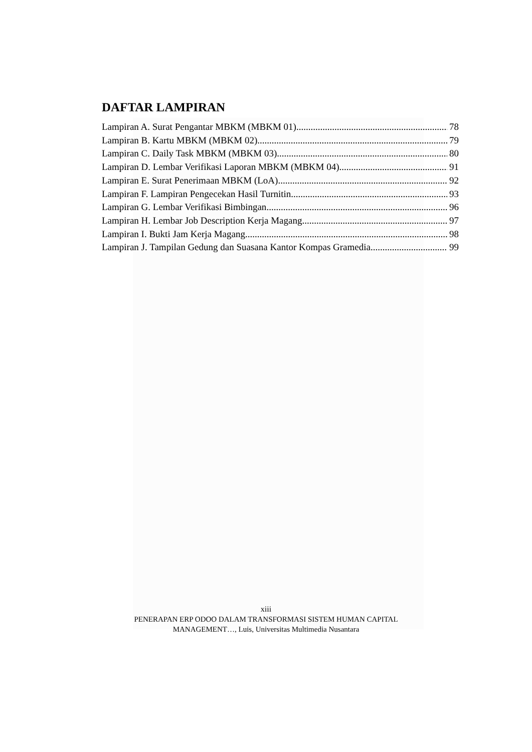DAFTAR LAMPIRAN
Lampiran A. Surat Pengantar MBKM (MBKM 01) 78
Lampiran B. Kartu MBKM (MBKM 02) 79
Lampiran C. Daily Task MBKM (MBKM 03) 80
Lampiran D. Lembar Verifikasi Laporan MBKM (MBKM 04) 91
Lampiran E. Surat Penerimaan MBKM (LoA) 92
Lampiran F. Lampiran Pengecekan Hasil Turnitin 93
Lampiran G. Lembar Verifikasi Bimbingan 96
Lampiran H. Lembar Job Description Kerja Magang 97
Lampiran I. Bukti Jam Kerja Magang 98
Lampiran J. Tampilan Gedung dan Suasana Kantor Kompas Gramedia 99
xiii
PENERAPAN ERP ODOO DALAM TRANSFORMASI SISTEM HUMAN CAPITAL
MANAGEMENT…, Luis, Universitas Multimedia Nusantara